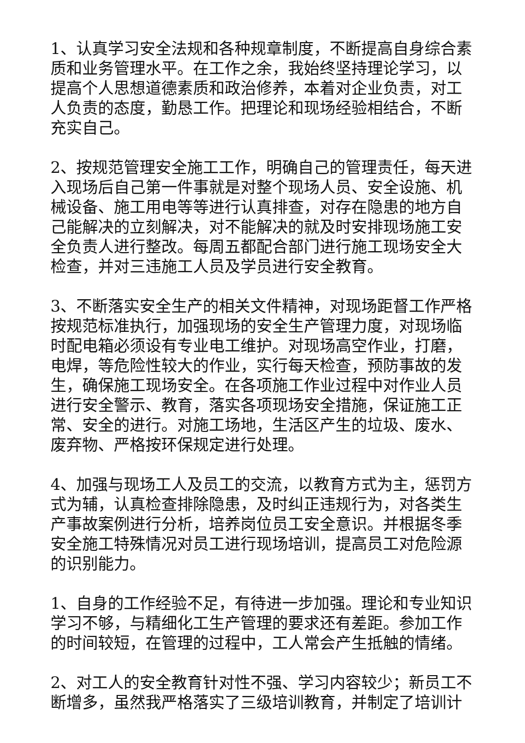1、认真学习安全法规和各种规章制度，不断提高自身综合素质和业务管理水平。在工作之余，我始终坚持理论学习，以提高个人思想道德素质和政治修养，本着对企业负责，对工人负责的态度，勤恳工作。把理论和现场经验相结合，不断充实自己。
2、按规范管理安全施工工作，明确自己的管理责任，每天进入现场后自己第一件事就是对整个现场人员、安全设施、机械设备、施工用电等等进行认真排查，对存在隐患的地方自己能解决的立刻解决，对不能解决的就及时安排现场施工安全负责人进行整改。每周五都配合部门进行施工现场安全大检查，并对三违施工人员及学员进行安全教育。
3、不断落实安全生产的相关文件精神，对现场距督工作严格按规范标准执行，加强现场的安全生产管理力度，对现场临时配电箱必须设有专业电工维护。对现场高空作业，打磨，电焊，等危险性较大的作业，实行每天检查，预防事故的发生，确保施工现场安全。在各项施工作业过程中对作业人员进行安全警示、教育，落实各项现场安全措施，保证施工正常、安全的进行。对施工场地，生活区产生的垃圾、废水、废弃物、严格按环保规定进行处理。
4、加强与现场工人及员工的交流，以教育方式为主，惩罚方式为辅，认真检查排除隐患，及时纠正违规行为，对各类生产事故案例进行分析，培养岗位员工安全意识。并根据冬季安全施工特殊情况对员工进行现场培训，提高员工对危险源的识别能力。
1、自身的工作经验不足，有待进一步加强。理论和专业知识学习不够，与精细化工生产管理的要求还有差距。参加工作的时间较短，在管理的过程中，工人常会产生抵触的情绪。
2、对工人的安全教育针对性不强、学习内容较少；新员工不断增多，虽然我严格落实了三级培训教育，并制定了培训计